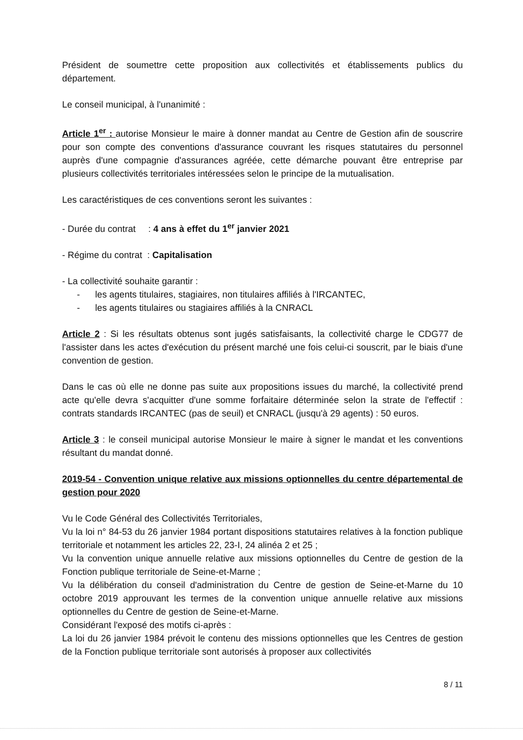Président de soumettre cette proposition aux collectivités et établissements publics du département.
Le conseil municipal, à l'unanimité :
Article 1<sup>er</sup> : autorise Monsieur le maire à donner mandat au Centre de Gestion afin de souscrire pour son compte des conventions d'assurance couvrant les risques statutaires du personnel auprès d'une compagnie d'assurances agréée, cette démarche pouvant être entreprise par plusieurs collectivités territoriales intéressées selon le principe de la mutualisation.
Les caractéristiques de ces conventions seront les suivantes :
- Durée du contrat : 4 ans à effet du 1<sup>er</sup> janvier 2021
- Régime du contrat : Capitalisation
- La collectivité souhaite garantir :
- les agents titulaires, stagiaires, non titulaires affiliés à l'IRCANTEC,
- les agents titulaires ou stagiaires affiliés à la CNRACL
Article 2 : Si les résultats obtenus sont jugés satisfaisants, la collectivité charge le CDG77 de l'assister dans les actes d'exécution du présent marché une fois celui-ci souscrit, par le biais d'une convention de gestion.
Dans le cas où elle ne donne pas suite aux propositions issues du marché, la collectivité prend acte qu'elle devra s'acquitter d'une somme forfaitaire déterminée selon la strate de l'effectif : contrats standards IRCANTEC (pas de seuil) et CNRACL (jusqu'à 29 agents) : 50 euros.
Article 3 : le conseil municipal autorise Monsieur le maire à signer le mandat et les conventions résultant du mandat donné.
2019-54 - Convention unique relative aux missions optionnelles du centre départemental de gestion pour 2020
Vu le Code Général des Collectivités Territoriales,
Vu la loi n° 84-53 du 26 janvier 1984 portant dispositions statutaires relatives à la fonction publique territoriale et notamment les articles 22, 23-I, 24 alinéa 2 et 25 ;
Vu la convention unique annuelle relative aux missions optionnelles du Centre de gestion de la Fonction publique territoriale de Seine-et-Marne ;
Vu la délibération du conseil d'administration du Centre de gestion de Seine-et-Marne du 10 octobre 2019 approuvant les termes de la convention unique annuelle relative aux missions optionnelles du Centre de gestion de Seine-et-Marne.
Considérant l'exposé des motifs ci-après :
La loi du 26 janvier 1984 prévoit le contenu des missions optionnelles que les Centres de gestion de la Fonction publique territoriale sont autorisés à proposer aux collectivités
8 / 11